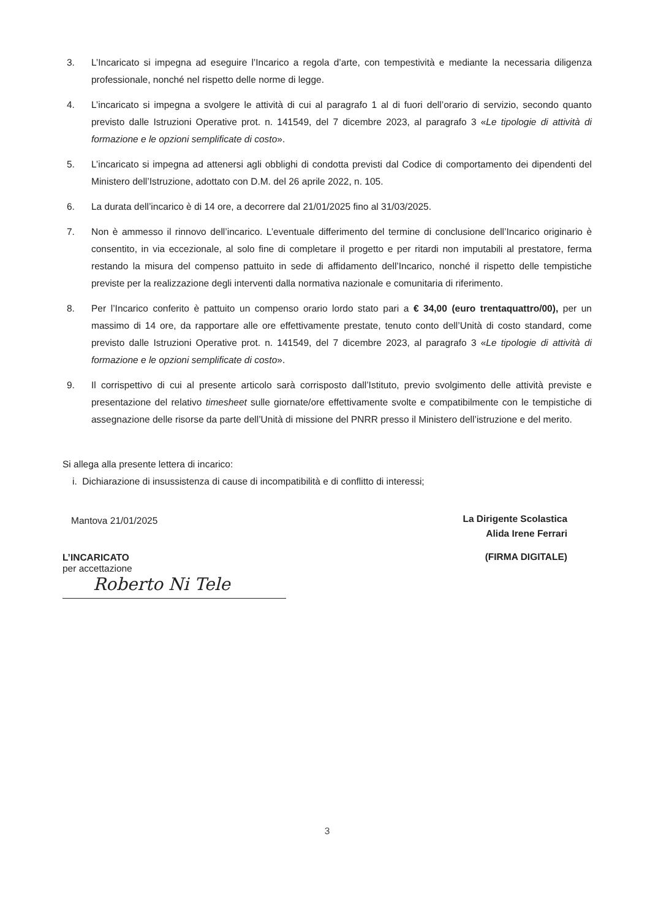3. L’Incaricato si impegna ad eseguire l’Incarico a regola d’arte, con tempestività e mediante la necessaria diligenza professionale, nonché nel rispetto delle norme di legge.
4. L’incaricato si impegna a svolgere le attività di cui al paragrafo 1 al di fuori dell’orario di servizio, secondo quanto previsto dalle Istruzioni Operative prot. n. 141549, del 7 dicembre 2023, al paragrafo 3 «Le tipologie di attività di formazione e le opzioni semplificate di costo».
5. L’incaricato si impegna ad attenersi agli obblighi di condotta previsti dal Codice di comportamento dei dipendenti del Ministero dell’Istruzione, adottato con D.M. del 26 aprile 2022, n. 105.
6. La durata dell’incarico è di 14 ore, a decorrere dal 21/01/2025 fino al 31/03/2025.
7. Non è ammesso il rinnovo dell’incarico. L’eventuale differimento del termine di conclusione dell’Incarico originario è consentito, in via eccezionale, al solo fine di completare il progetto e per ritardi non imputabili al prestatore, ferma restando la misura del compenso pattuito in sede di affidamento dell’Incarico, nonché il rispetto delle tempistiche previste per la realizzazione degli interventi dalla normativa nazionale e comunitaria di riferimento.
8. Per l’Incarico conferito è pattuito un compenso orario lordo stato pari a € 34,00 (euro trentaquattro/00), per un massimo di 14 ore, da rapportare alle ore effettivamente prestate, tenuto conto dell’Unità di costo standard, come previsto dalle Istruzioni Operative prot. n. 141549, del 7 dicembre 2023, al paragrafo 3 «Le tipologie di attività di formazione e le opzioni semplificate di costo».
9. Il corrispettivo di cui al presente articolo sarà corrisposto dall’Istituto, previo svolgimento delle attività previste e presentazione del relativo timesheet sulle giornate/ore effettivamente svolte e compatibilmente con le tempistiche di assegnazione delle risorse da parte dell’Unità di missione del PNRR presso il Ministero dell’istruzione e del merito.
Si allega alla presente lettera di incarico:
i. Dichiarazione di insussistenza di cause di incompatibilità e di conflitto di interessi;
Mantova 21/01/2025
La Dirigente Scolastica
Alida Irene Ferrari
(FIRMA DIGITALE)
L’INCARICATO
per accettazione
Roberto Ni Tele
3